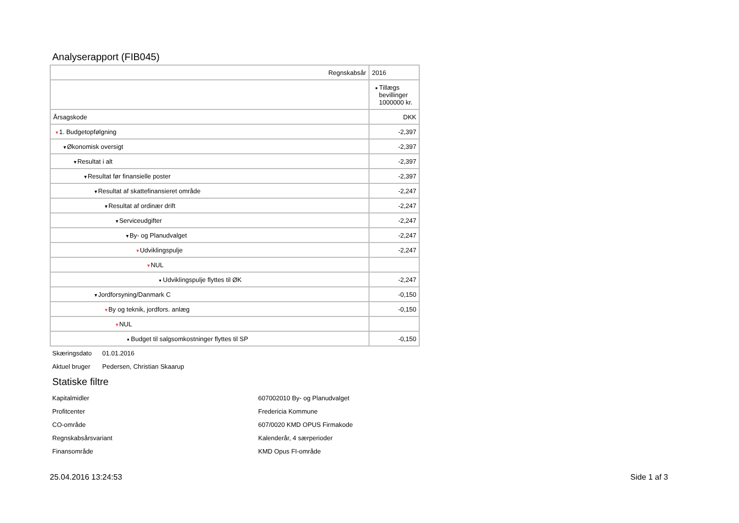Analyserapport (FIB045)
| Regnskabsår | 2016 |
| | ■ Tillægs bevillinger 1000000 kr. |
| Årsagskode | DKK |
| ▼ 1. Budgetopfølgning | -2,397 |
| ▼ Økonomisk oversigt | -2,397 |
| ▼ Resultat i alt | -2,397 |
| ▼ Resultat før finansielle poster | -2,397 |
| ▼ Resultat af skattefinansieret område | -2,247 |
| ▼ Resultat af ordinær drift | -2,247 |
| ▼ Serviceudgifter | -2,247 |
| ▼ By- og Planudvalget | -2,247 |
| ▼ Udviklingspulje | -2,247 |
| ▼ NUL | |
| ■ Udviklingspulje flyttes til ØK | -2,247 |
| ▼ Jordforsyning/Danmark C | -0,150 |
| ▼ By og teknik, jordfors. anlæg | -0,150 |
| ▼ NUL | |
| ■ Budget til salgsomkostninger flyttes til SP | -0,150 |
Skæringsdato 01.01.2016
Aktuel bruger Pedersen, Christian Skaarup
Statiske filtre
| Kapitalmidler | 607002010 By- og Planudvalget |
| Profitcenter | Fredericia Kommune |
| CO-område | 607/0020 KMD OPUS Firmakode |
| Regnskabsårsvariant | Kalenderår, 4 særperioder |
| Finansområde | KMD Opus FI-område |
25.04.2016 13:24:53 Side 1 af 3